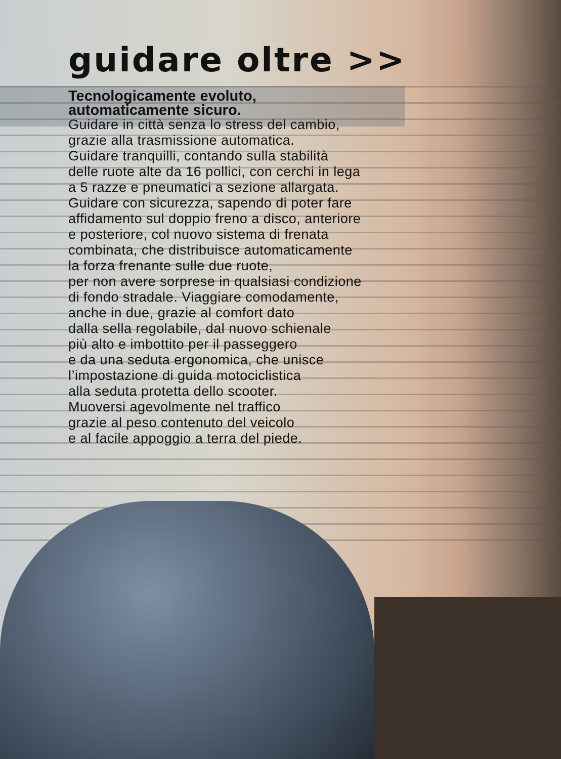guidare oltre >>
Tecnologicamente evoluto,
automaticamente sicuro.
Guidare in città senza lo stress del cambio,
grazie alla trasmissione automatica.
Guidare tranquilli, contando sulla stabilità
delle ruote alte da 16 pollici, con cerchi in lega
a 5 razze e pneumatici a sezione allargata.
Guidare con sicurezza, sapendo di poter fare
affidamento sul doppio freno a disco, anteriore
e posteriore, col nuovo sistema di frenata
combinata, che distribuisce automaticamente
la forza frenante sulle due ruote,
per non avere sorprese in qualsiasi condizione
di fondo stradale. Viaggiare comodamente,
anche in due, grazie al comfort dato
dalla sella regolabile, dal nuovo schienale
più alto e imbottito per il passeggero
e da una seduta ergonomica, che unisce
l’impostazione di guida motociclistica
alla seduta protetta dello scooter.
Muoversi agevolmente nel traffico
grazie al peso contenuto del veicolo
e al facile appoggio a terra del piede.